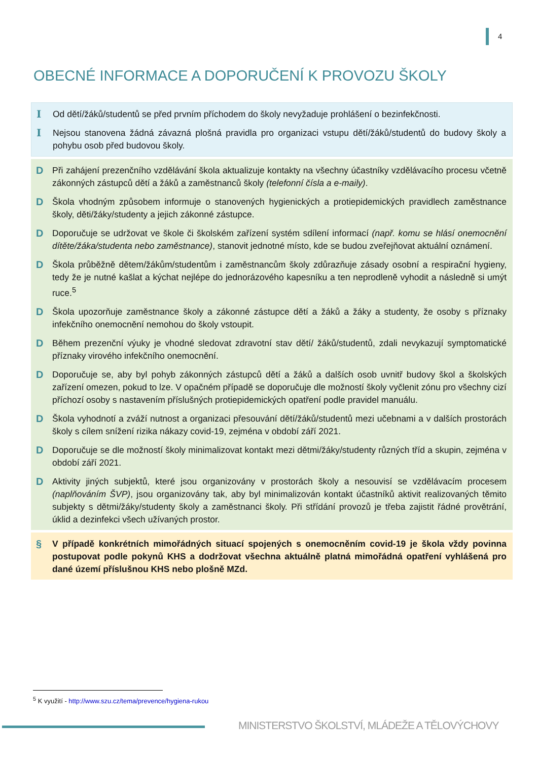4
OBECNÉ INFORMACE A DOPORUČENÍ K PROVOZU ŠKOLY
I Od dětí/žáků/studentů se před prvním příchodem do školy nevyžaduje prohlášení o bezinfekčnosti.
I Nejsou stanovena žádná závazná plošná pravidla pro organizaci vstupu dětí/žáků/studentů do budovy školy a pohybu osob před budovou školy.
D Při zahájení prezenčního vzdělávání škola aktualizuje kontakty na všechny účastníky vzdělávacího procesu včetně zákonných zástupců dětí a žáků a zaměstnanců školy (telefonní čísla a e-maily).
D Škola vhodným způsobem informuje o stanovených hygienických a protiepidemických pravidlech zaměstnance školy, děti/žáky/studenty a jejich zákonné zástupce.
D Doporučuje se udržovat ve škole či školském zařízení systém sdílení informací (např. komu se hlásí onemocnění dítěte/žáka/studenta nebo zaměstnance), stanovit jednotné místo, kde se budou zveřejňovat aktuální oznámení.
D Škola průběžně dětem/žákům/studentům i zaměstnancům školy zdůrazňuje zásady osobní a respirační hygieny, tedy že je nutné kašlat a kýchat nejlépe do jednorázového kapesníku a ten neprodleně vyhodit a následně si umýt ruce.<sup>5</sup>
D Škola upozorňuje zaměstnance školy a zákonné zástupce dětí a žáků a žáky a studenty, že osoby s příznaky infekčního onemocnění nemohou do školy vstoupit.
D Během prezenční výuky je vhodné sledovat zdravotní stav dětí/ žáků/studentů, zdali nevykazují symptomatické příznaky virového infekčního onemocnění.
D Doporučuje se, aby byl pohyb zákonných zástupců dětí a žáků a dalších osob uvnitř budovy škol a školských zařízení omezen, pokud to lze. V opačném případě se doporučuje dle možností školy vyčlenit zónu pro všechny cizí příchozí osoby s nastavením příslušných protiepidemických opatření podle pravidel manuálu.
D Škola vyhodnotí a zváží nutnost a organizaci přesouvání dětí/žáků/studentů mezi učebnami a v dalších prostorách školy s cílem snížení rizika nákazy covid-19, zejména v období září 2021.
D Doporučuje se dle možností školy minimalizovat kontakt mezi dětmi/žáky/studenty různých tříd a skupin, zejména v období září 2021.
D Aktivity jiných subjektů, které jsou organizovány v prostorách školy a nesouvisí se vzdělávacím procesem (naplňováním ŠVP), jsou organizovány tak, aby byl minimalizován kontakt účastníků aktivit realizovaných těmito subjekty s dětmi/žáky/studenty školy a zaměstnanci školy. Při střídání provozů je třeba zajistit řádné provětrání, úklid a dezinfekci všech užívaných prostor.
§ V případě konkrétních mimořádných situací spojených s onemocněním covid-19 je škola vždy povinna postupovat podle pokynů KHS a dodržovat všechna aktuálně platná mimořádná opatření vyhlášená pro dané území příslušnou KHS nebo plošně MZd.
<sup>5</sup> K využití - http://www.szu.cz/tema/prevence/hygiena-rukou
MINISTERSTVO ŠKOLSTVÍ, MLÁDEŽE A TĚLOVÝCHOVY